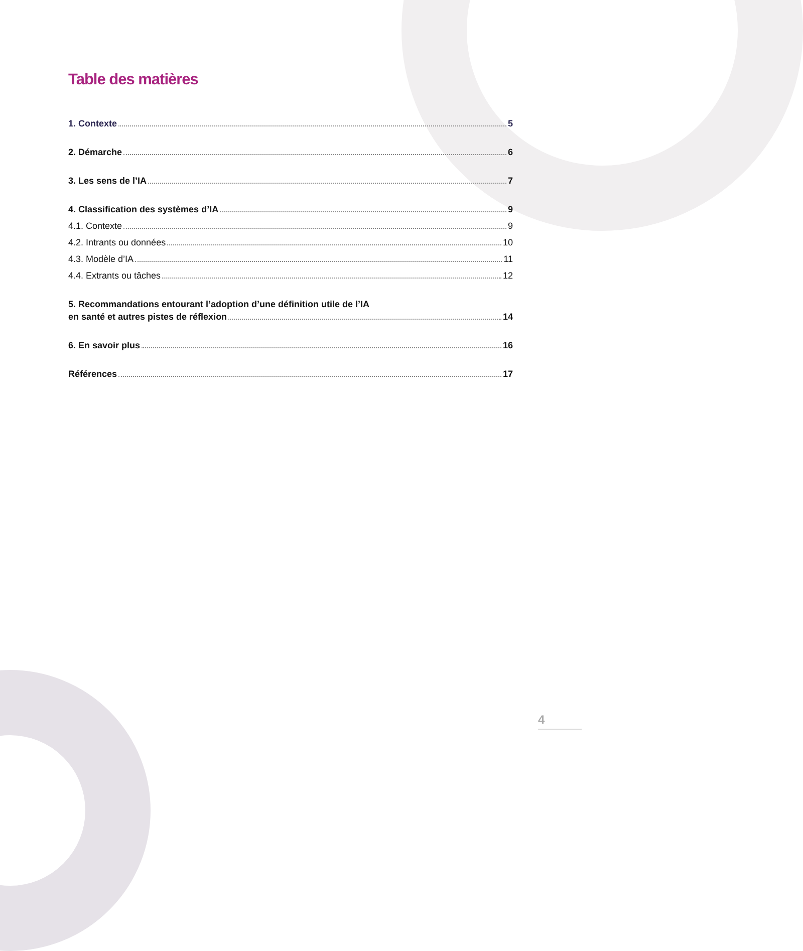Table des matières
1. Contexte 5
2. Démarche 6
3. Les sens de l’IA 7
4. Classification des systèmes d’IA 9
4.1. Contexte 9
4.2. Intrants ou données 10
4.3. Modèle d’IA 11
4.4. Extrants ou tâches 12
5. Recommandations entourant l’adoption d’une définition utile de l’IA
en santé et autres pistes de réflexion 14
6. En savoir plus 16
Références 17
4